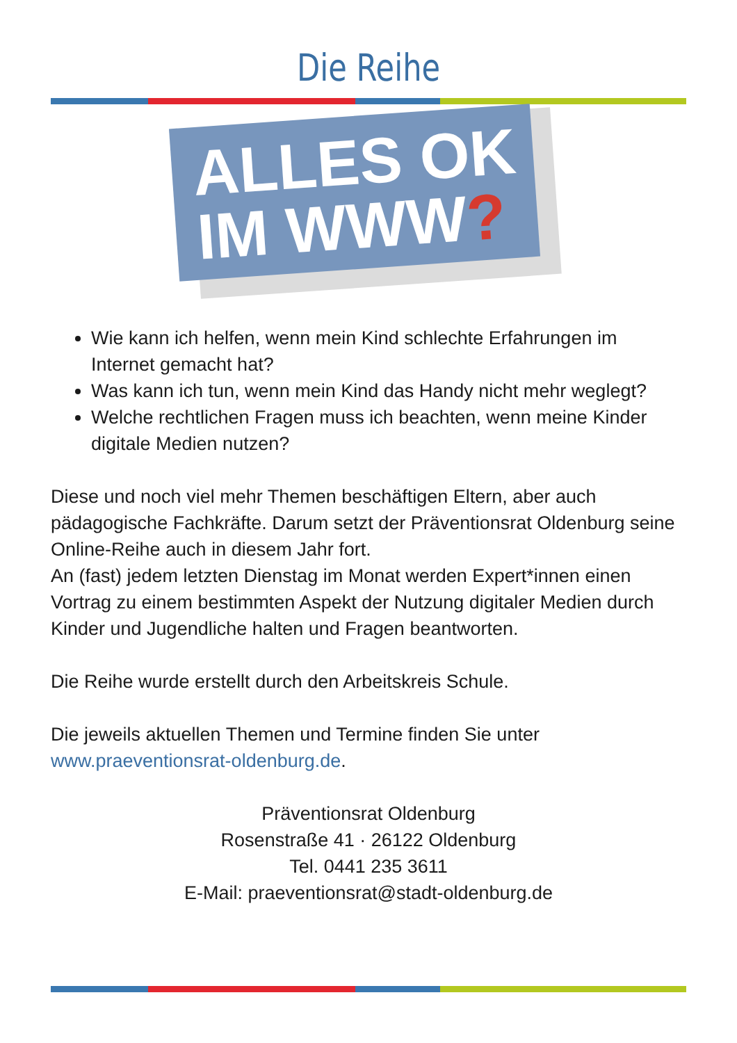Die Reihe
ALLES OK
IM WWW?
Wie kann ich helfen, wenn mein Kind schlechte Erfahrungen im Internet gemacht hat?
Was kann ich tun, wenn mein Kind das Handy nicht mehr weglegt?
Welche rechtlichen Fragen muss ich beachten, wenn meine Kinder digitale Medien nutzen?
Diese und noch viel mehr Themen beschäftigen Eltern, aber auch pädagogische Fachkräfte. Darum setzt der Präventionsrat Oldenburg seine Online-Reihe auch in diesem Jahr fort.
An (fast) jedem letzten Dienstag im Monat werden Expert*innen einen Vortrag zu einem bestimmten Aspekt der Nutzung digitaler Medien durch Kinder und Jugendliche halten und Fragen beantworten.
Die Reihe wurde erstellt durch den Arbeitskreis Schule.
Die jeweils aktuellen Themen und Termine finden Sie unter www.praeventionsrat-oldenburg.de.
Präventionsrat Oldenburg
Rosenstraße 41 · 26122 Oldenburg
Tel. 0441 235 3611
E-Mail: praeventionsrat@stadt-oldenburg.de